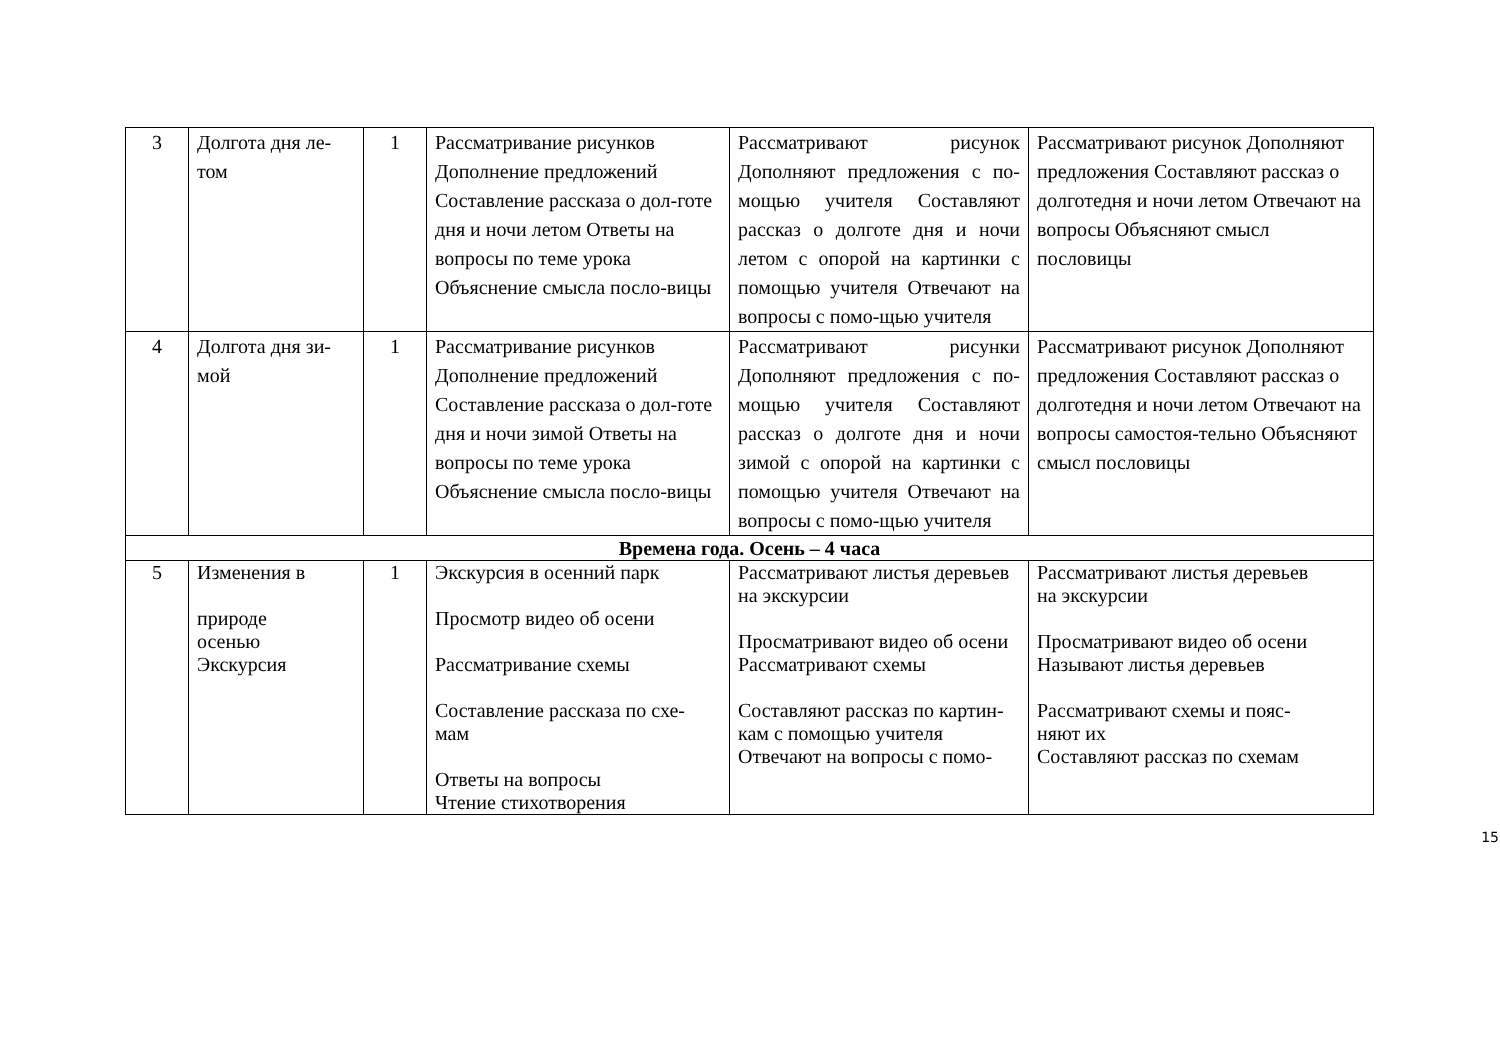| 3 | Долгота дня ле-том | 1 | Рассматривание рисунков Дополнение предложений Составление рассказа о дол-готе дня и ночи летом Ответы на вопросы по теме урока Объяснение смысла посло-вицы | Рассматривают рисунок Дополняют предложения с по-мощью учителя Составляют рассказ о долготе дня и ночи летом с опорой на картинки с помощью учителя Отвечают на вопросы с помо-щью учителя | Рассматривают рисунок Дополняют предложения Составляют рассказ о долготедня и ночи летом Отвечают на вопросы Объясняют смысл пословицы |
| 4 | Долгота дня зи-мой | 1 | Рассматривание рисунков Дополнение предложений Составление рассказа о дол-готе дня и ночи зимой Ответы на вопросы по теме урока Объяснение смысла посло-вицы | Рассматривают рисунки Дополняют предложения с по-мощью учителя Составляют рассказ о долготе дня и ночи зимой с опорой на картинки с помощью учителя Отвечают на вопросы с помо-щью учителя | Рассматривают рисунок Дополняют предложения Составляют рассказ о долготедня и ночи летом Отвечают на вопросы самостоя-тельно Объясняют смысл пословицы |
| Времена года. Осень – 4 часа | | | | | |
| 5 | Изменения в природе осенью Экскурсия | 1 | Экскурсия в осенний парк Просмотр видео об осени Рассматривание схемы Составление рассказа по схе- мам Ответы на вопросы Чтение стихотворения | Рассматривают листья деревьев на экскурсии Просматривают видео об осени Рассматривают схемы Составляют рассказ по картин- кам с помощью учителя Отвечают на вопросы с помо- | Рассматривают листья деревьев на экскурсии Просматривают видео об осени Называют листья деревьев Рассматривают схемы и пояс- няют их Составляют рассказ по схемам |
15